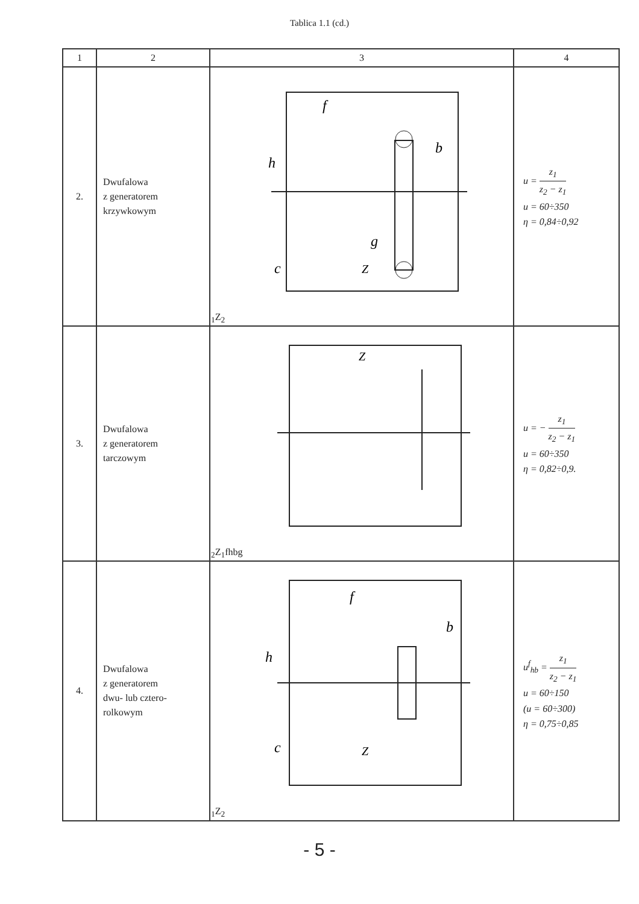Tablica 1.1 (cd.)
| 1 | 2 | 3 | 4 |
| --- | --- | --- | --- |
| 2. | Dwufalowa z generatorem krzywkowym | f h b g c Z1 Z2 | u = z<sub>1</sub> z<sub>2</sub> − z<sub>1</sub> u = 60÷350 η = 0,84÷0,92 |
| 3. | Dwufalowa z generatorem tarczowym | Z2 Z1 f h b g | u = − z<sub>1</sub> z<sub>2</sub> − z<sub>1</sub> u = 60÷350 η = 0,82÷0,9. |
| 4. | Dwufalowa z generatorem dwu- lub cztero- rolkowym | f h b c Z1 Z2 | u<sup>f</sup><sub>hb</sub> = z<sub>1</sub> z<sub>2</sub> − z<sub>1</sub> u = 60÷150 (u = 60÷300) η = 0,75÷0,85 |
- 5 -